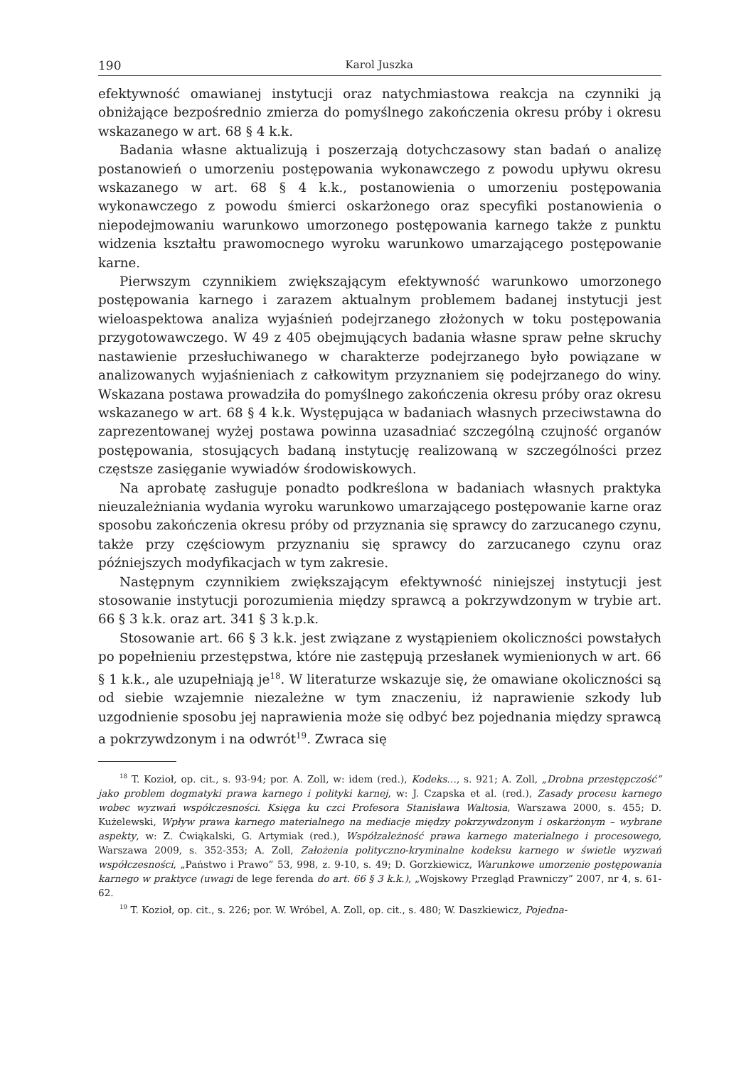190 Karol Juszka
efektywność omawianej instytucji oraz natychmiastowa reakcja na czynniki ją obniżające bezpośrednio zmierza do pomyślnego zakończenia okresu próby i okresu wskazanego w art. 68 § 4 k.k.
Badania własne aktualizują i poszerzają dotychczasowy stan badań o analizę postanowień o umorzeniu postępowania wykonawczego z powodu upływu okresu wskazanego w art. 68 § 4 k.k., postanowienia o umorzeniu postępowania wykonawczego z powodu śmierci oskarżonego oraz specyfiki postanowienia o niepodejmowaniu warunkowo umorzonego postępowania karnego także z punktu widzenia kształtu prawomocnego wyroku warunkowo umarzającego postępowanie karne.
Pierwszym czynnikiem zwiększającym efektywność warunkowo umorzonego postępowania karnego i zarazem aktualnym problemem badanej instytucji jest wieloaspektowa analiza wyjaśnień podejrzanego złożonych w toku postępowania przygotowawczego. W 49 z 405 obejmujących badania własne spraw pełne skruchy nastawienie przesłuchiwanego w charakterze podejrzanego było powiązane w analizowanych wyjaśnieniach z całkowitym przyznaniem się podejrzanego do winy. Wskazana postawa prowadziła do pomyślnego zakończenia okresu próby oraz okresu wskazanego w art. 68 § 4 k.k. Występująca w badaniach własnych przeciwstawna do zaprezentowanej wyżej postawa powinna uzasadniać szczególną czujność organów postępowania, stosujących badaną instytucję realizowaną w szczególności przez częstsze zasięganie wywiadów środowiskowych.
Na aprobatę zasługuje ponadto podkreślona w badaniach własnych praktyka nieuzależniania wydania wyroku warunkowo umarzającego postępowanie karne oraz sposobu zakończenia okresu próby od przyznania się sprawcy do zarzucanego czynu, także przy częściowym przyznaniu się sprawcy do zarzucanego czynu oraz późniejszych modyfikacjach w tym zakresie.
Następnym czynnikiem zwiększającym efektywność niniejszej instytucji jest stosowanie instytucji porozumienia między sprawcą a pokrzywdzonym w trybie art. 66 § 3 k.k. oraz art. 341 § 3 k.p.k.
Stosowanie art. 66 § 3 k.k. jest związane z wystąpieniem okoliczności powstałych po popełnieniu przestępstwa, które nie zastępują przesłanek wymienionych w art. 66 § 1 k.k., ale uzupełniają je<sup>18</sup>. W literaturze wskazuje się, że omawiane okoliczności są od siebie wzajemnie niezależne w tym znaczeniu, iż naprawienie szkody lub uzgodnienie sposobu jej naprawienia może się odbyć bez pojednania między sprawcą a pokrzywdzonym i na odwrót<sup>19</sup>. Zwraca się
<sup>18</sup> T. Kozioł, op. cit., s. 93-94; por. A. Zoll, w: idem (red.), Kodeks…, s. 921; A. Zoll, „Drobna przestępczość” jako problem dogmatyki prawa karnego i polityki karnej, w: J. Czapska et al. (red.), Zasady procesu karnego wobec wyzwań współczesności. Księga ku czci Profesora Stanisława Waltosia, Warszawa 2000, s. 455; D. Kużelewski, Wpływ prawa karnego materialnego na mediacje między pokrzywdzonym i oskarżonym – wybrane aspekty, w: Z. Ćwiąkalski, G. Artymiak (red.), Współzależność prawa karnego materialnego i procesowego, Warszawa 2009, s. 352-353; A. Zoll, Założenia polityczno-kryminalne kodeksu karnego w świetle wyzwań współczesności, „Państwo i Prawo” 53, 998, z. 9-10, s. 49; D. Gorzkiewicz, Warunkowe umorzenie postępowania karnego w praktyce (uwagi de lege ferenda do art. 66 § 3 k.k.), „Wojskowy Przegląd Prawniczy” 2007, nr 4, s. 61-62.
<sup>19</sup> T. Kozioł, op. cit., s. 226; por. W. Wróbel, A. Zoll, op. cit., s. 480; W. Daszkiewicz, Pojedna-